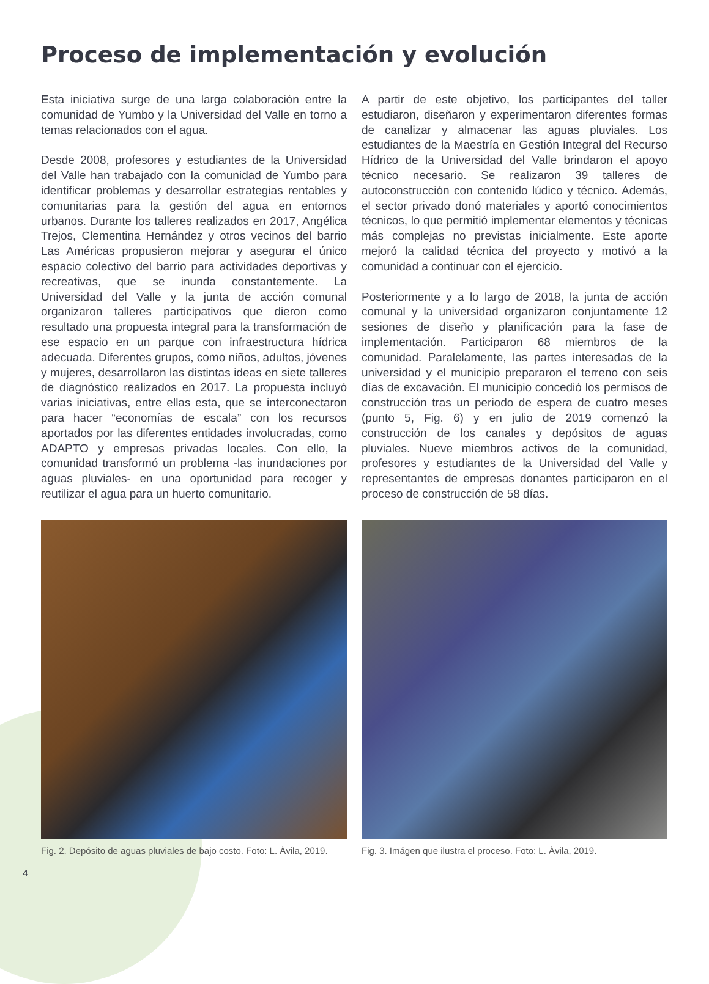Proceso de implementación y evolución
Esta iniciativa surge de una larga colaboración entre la comunidad de Yumbo y la Universidad del Valle en torno a temas relacionados con el agua.
Desde 2008, profesores y estudiantes de la Universidad del Valle han trabajado con la comunidad de Yumbo para identificar problemas y desarrollar estrategias rentables y comunitarias para la gestión del agua en entornos urbanos. Durante los talleres realizados en 2017, Angélica Trejos, Clementina Hernández y otros vecinos del barrio Las Américas propusieron mejorar y asegurar el único espacio colectivo del barrio para actividades deportivas y recreativas, que se inunda constantemente. La Universidad del Valle y la junta de acción comunal organizaron talleres participativos que dieron como resultado una propuesta integral para la transformación de ese espacio en un parque con infraestructura hídrica adecuada. Diferentes grupos, como niños, adultos, jóvenes y mujeres, desarrollaron las distintas ideas en siete talleres de diagnóstico realizados en 2017. La propuesta incluyó varias iniciativas, entre ellas esta, que se interconectaron para hacer “economías de escala” con los recursos aportados por las diferentes entidades involucradas, como ADAPTO y empresas privadas locales. Con ello, la comunidad transformó un problema -las inundaciones por aguas pluviales- en una oportunidad para recoger y reutilizar el agua para un huerto comunitario.
A partir de este objetivo, los participantes del taller estudiaron, diseñaron y experimentaron diferentes formas de canalizar y almacenar las aguas pluviales. Los estudiantes de la Maestría en Gestión Integral del Recurso Hídrico de la Universidad del Valle brindaron el apoyo técnico necesario. Se realizaron 39 talleres de autoconstrucción con contenido lúdico y técnico. Además, el sector privado donó materiales y aportó conocimientos técnicos, lo que permitió implementar elementos y técnicas más complejas no previstas inicialmente. Este aporte mejoró la calidad técnica del proyecto y motivó a la comunidad a continuar con el ejercicio.
Posteriormente y a lo largo de 2018, la junta de acción comunal y la universidad organizaron conjuntamente 12 sesiones de diseño y planificación para la fase de implementación. Participaron 68 miembros de la comunidad. Paralelamente, las partes interesadas de la universidad y el municipio prepararon el terreno con seis días de excavación. El municipio concedió los permisos de construcción tras un periodo de espera de cuatro meses (punto 5, Fig. 6) y en julio de 2019 comenzó la construcción de los canales y depósitos de aguas pluviales. Nueve miembros activos de la comunidad, profesores y estudiantes de la Universidad del Valle y representantes de empresas donantes participaron en el proceso de construcción de 58 días.
Fig. 2. Depósito de aguas pluviales de bajo costo. Foto: L. Ávila, 2019.
Fig. 3. Imágen que ilustra el proceso. Foto: L. Ávila, 2019.
4